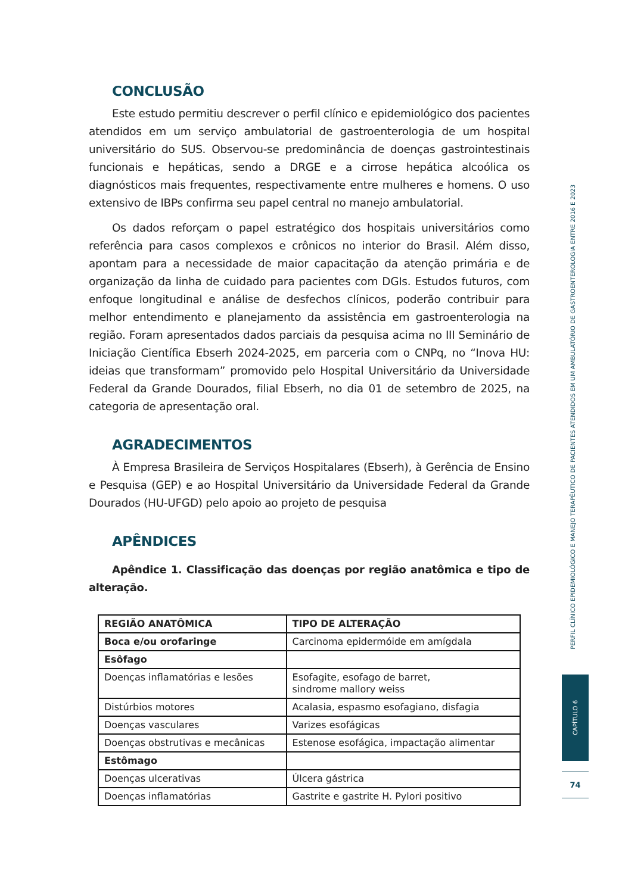CONCLUSÃO
Este estudo permitiu descrever o perfil clínico e epidemiológico dos pacientes atendidos em um serviço ambulatorial de gastroenterologia de um hospital universitário do SUS. Observou-se predominância de doenças gastrointestinais funcionais e hepáticas, sendo a DRGE e a cirrose hepática alcoólica os diagnósticos mais frequentes, respectivamente entre mulheres e homens. O uso extensivo de IBPs confirma seu papel central no manejo ambulatorial.
Os dados reforçam o papel estratégico dos hospitais universitários como referência para casos complexos e crônicos no interior do Brasil. Além disso, apontam para a necessidade de maior capacitação da atenção primária e de organização da linha de cuidado para pacientes com DGIs. Estudos futuros, com enfoque longitudinal e análise de desfechos clínicos, poderão contribuir para melhor entendimento e planejamento da assistência em gastroenterologia na região. Foram apresentados dados parciais da pesquisa acima no III Seminário de Iniciação Científica Ebserh 2024-2025, em parceria com o CNPq, no “Inova HU: ideias que transformam” promovido pelo Hospital Universitário da Universidade Federal da Grande Dourados, filial Ebserh, no dia 01 de setembro de 2025, na categoria de apresentação oral.
AGRADECIMENTOS
À Empresa Brasileira de Serviços Hospitalares (Ebserh), à Gerência de Ensino e Pesquisa (GEP) e ao Hospital Universitário da Universidade Federal da Grande Dourados (HU-UFGD) pelo apoio ao projeto de pesquisa
APÊNDICES
Apêndice 1. Classificação das doenças por região anatômica e tipo de alteração.
| REGIÃO ANATÔMICA | TIPO DE ALTERAÇÃO |
| --- | --- |
| Boca e/ou orofaringe | Carcinoma epidermóide em amígdala |
| Esôfago | |
| Doenças inflamatórias e lesões | Esofagite, esofago de barret, sindrome mallory weiss |
| Distúrbios motores | Acalasia, espasmo esofagiano, disfagia |
| Doenças vasculares | Varizes esofágicas |
| Doenças obstrutivas e mecânicas | Estenose esofágica, impactação alimentar |
| Estômago | |
| Doenças ulcerativas | Úlcera gástrica |
| Doenças inflamatórias | Gastrite e gastrite H. Pylori positivo |
PERFIL CLÍNICO EPIDEMIOLÓGICO E MANEJO TERAPÊUTICO DE PACIENTES ATENDIDOS EM UM AMBULATÓRIO DE GASTROENTEROLOGIA ENTRE 2016 E 2023
CAPÍTULO 6
74